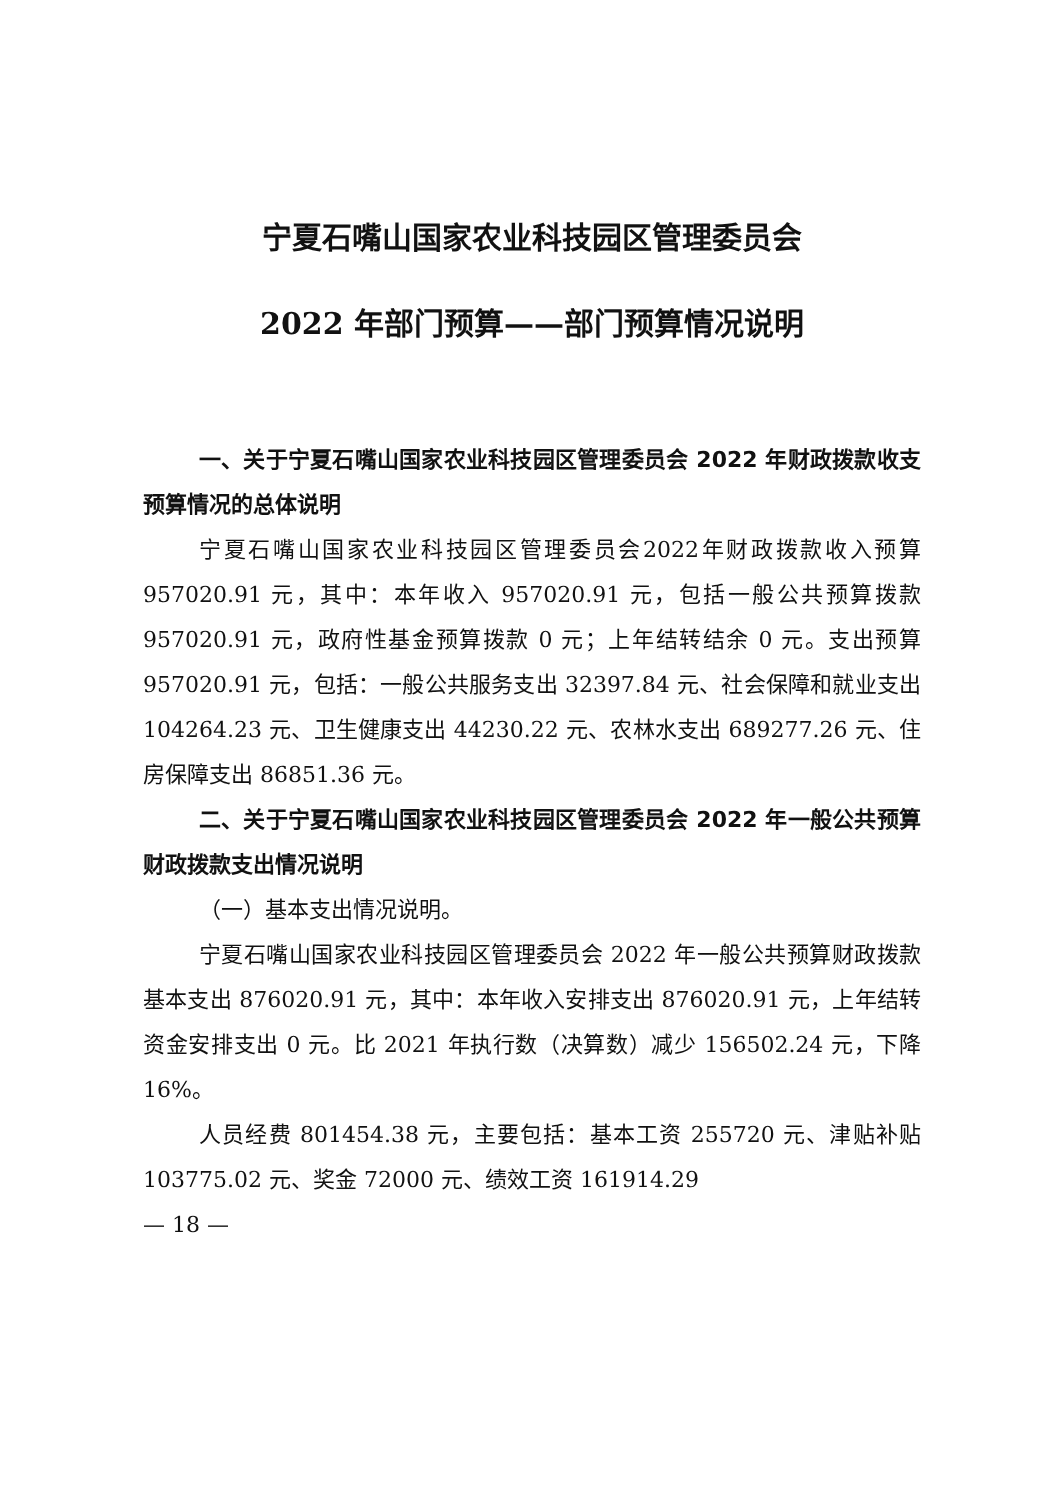宁夏石嘴山国家农业科技园区管理委员会
2022 年部门预算——部门预算情况说明
一、关于宁夏石嘴山国家农业科技园区管理委员会 2022 年财政拨款收支预算情况的总体说明
宁夏石嘴山国家农业科技园区管理委员会2022年财政拨款收入预算 957020.91 元，其中：本年收入 957020.91 元，包括一般公共预算拨款 957020.91 元，政府性基金预算拨款 0 元；上年结转结余 0 元。支出预算 957020.91 元，包括：一般公共服务支出 32397.84 元、社会保障和就业支出 104264.23 元、卫生健康支出 44230.22 元、农林水支出 689277.26 元、住房保障支出 86851.36 元。
二、关于宁夏石嘴山国家农业科技园区管理委员会 2022 年一般公共预算财政拨款支出情况说明
（一）基本支出情况说明。
宁夏石嘴山国家农业科技园区管理委员会 2022 年一般公共预算财政拨款基本支出 876020.91 元，其中：本年收入安排支出 876020.91 元，上年结转资金安排支出 0 元。比 2021 年执行数（决算数）减少 156502.24 元，下降 16%。
人员经费 801454.38 元，主要包括：基本工资 255720 元、津贴补贴 103775.02 元、奖金 72000 元、绩效工资 161914.29
— 18 —